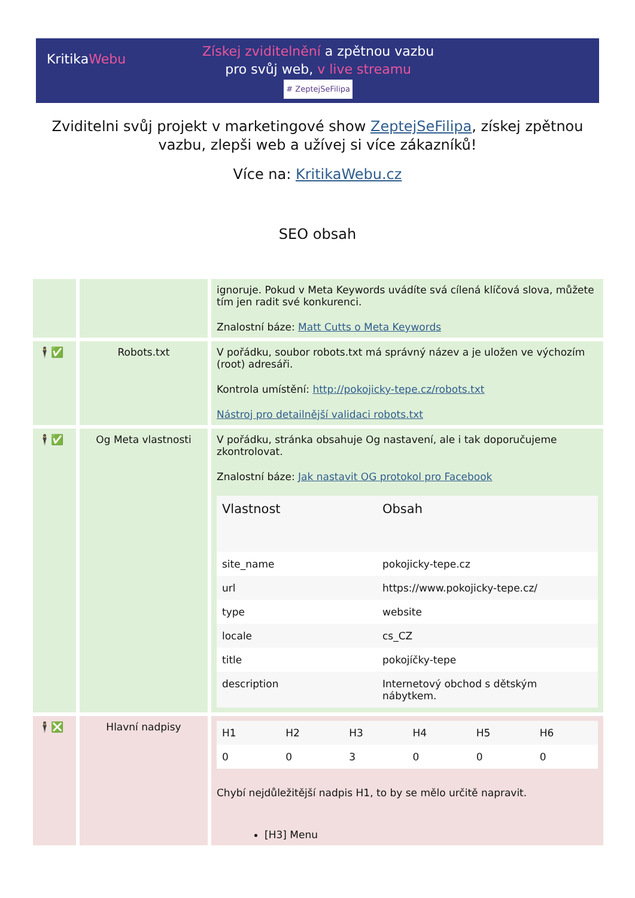KritikaWebu
Získej zviditelnění a zpětnou vazbu
pro svůj web, v live streamu
# ZeptejSeFilipa
Zviditelni svůj projekt v marketingové show ZeptejSeFilipa, získej zpětnou vazbu, zlepši web a užívej si více zákazníků!
Více na: KritikaWebu.cz
SEO obsah
| | | ignoruje. Pokud v Meta Keywords uvádíte svá cílená klíčová slova, můžete tím jen radit své konkurenci. Znalostní báze: Matt Cutts o Meta Keywords |
| 🕴✅ | Robots.txt | V pořádku, soubor robots.txt má správný název a je uložen ve výchozím (root) adresáři. Kontrola umístění: http://pokojicky-tepe.cz/robots.txt Nástroj pro detailnější validaci robots.txt |
| 🕴✅ | Og Meta vlastnosti | V pořádku, stránka obsahuje Og nastavení, ale i tak doporučujeme zkontrolovat. Znalostní báze: Jak nastavit OG protokol pro Facebook / Vlastnost / Obsah / / --- / --- / / site_name / pokojicky-tepe.cz / / url / https://www.pokojicky-tepe.cz/ / / type / website / / locale / cs_CZ / / title / pokojíčky-tepe / / description / Internetový obchod s dětským nábytkem. / |
| 🕴❎ | Hlavní nadpisy | / H1 / H2 / H3 / H4 / H5 / H6 / / 0 / 0 / 3 / 0 / 0 / 0 / Chybí nejdůležitější nadpis H1, to by se mělo určitě napravit. [H3] Menu |